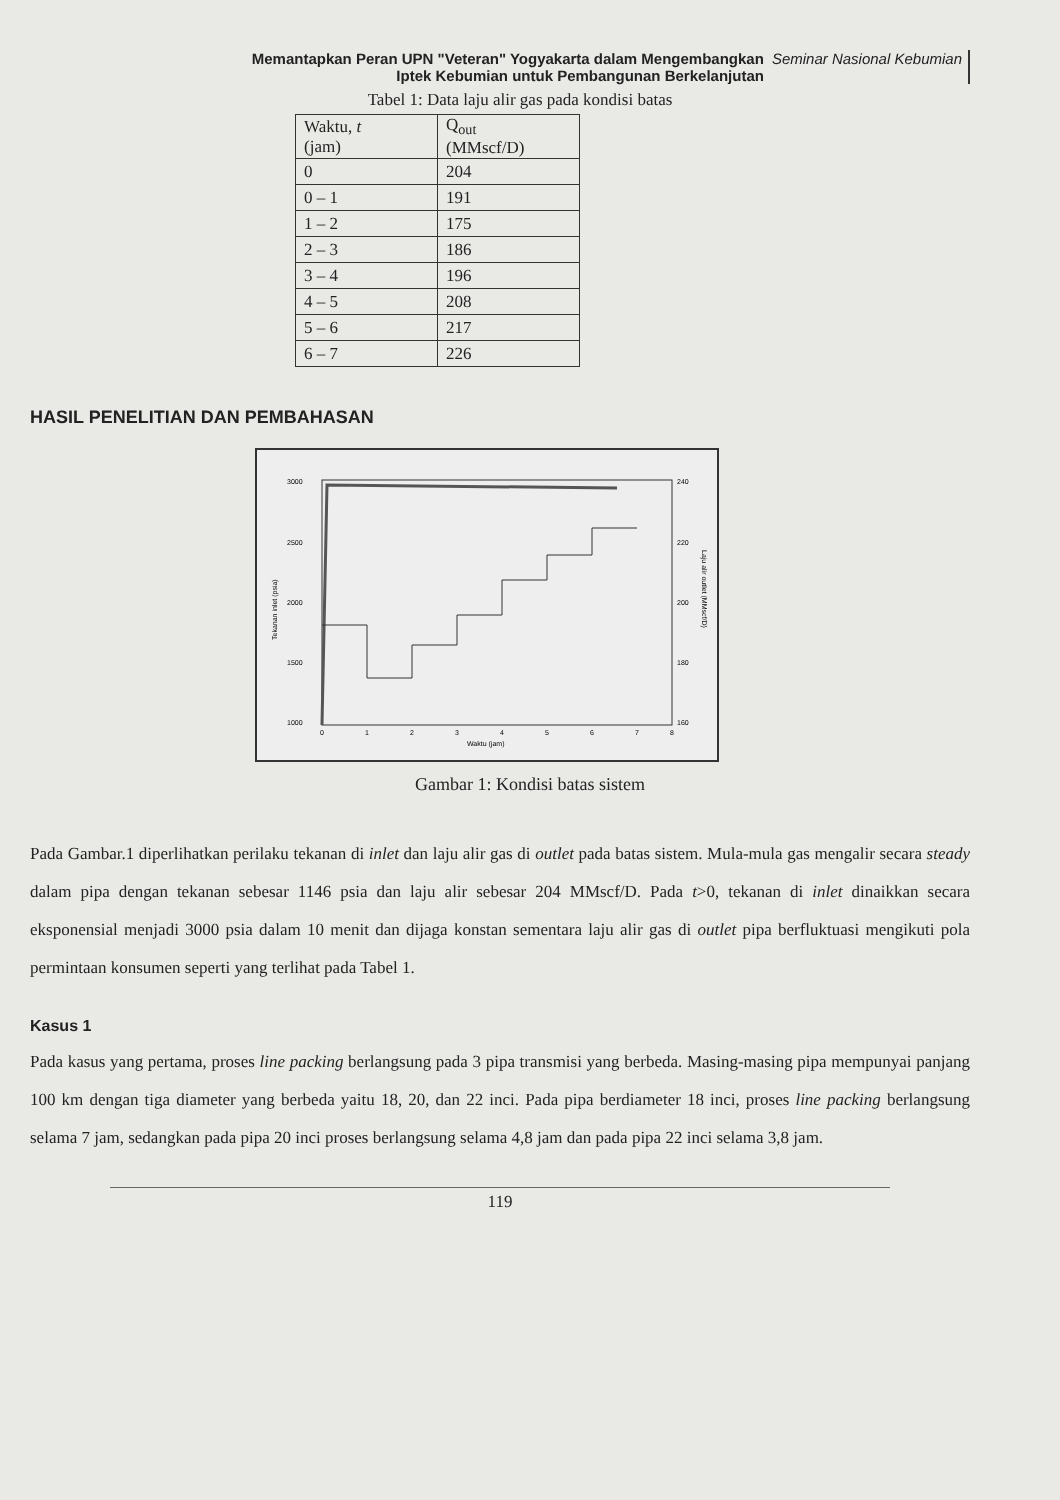Memantapkan Peran UPN "Veteran" Yogyakarta dalam Mengembangkan
Iptek Kebumian untuk Pembangunan Berkelanjutan
Seminar Nasional Kebumian
Tabel 1: Data laju alir gas pada kondisi batas
| Waktu, t (jam) | Q<sub>out</sub> (MMscf/D) |
| --- | --- |
| 0 | 204 |
| 0 – 1 | 191 |
| 1 – 2 | 175 |
| 2 – 3 | 186 |
| 3 – 4 | 196 |
| 4 – 5 | 208 |
| 5 – 6 | 217 |
| 6 – 7 | 226 |
HASIL PENELITIAN DAN PEMBAHASAN
3000
2500
2000
1500
1000
240
220
200
180
160
0
1
2
3
4
5
6
7
8
Waktu (jam)
Tekanan inlet (psia)
Laju alir outlet (MMscf/D)
Gambar 1: Kondisi batas sistem
Pada Gambar.1 diperlihatkan perilaku tekanan di inlet dan laju alir gas di outlet pada batas sistem. Mula-mula gas mengalir secara steady dalam pipa dengan tekanan sebesar 1146 psia dan laju alir sebesar 204 MMscf/D. Pada t>0, tekanan di inlet dinaikkan secara eksponensial menjadi 3000 psia dalam 10 menit dan dijaga konstan sementara laju alir gas di outlet pipa berfluktuasi mengikuti pola permintaan konsumen seperti yang terlihat pada Tabel 1.
Kasus 1
Pada kasus yang pertama, proses line packing berlangsung pada 3 pipa transmisi yang berbeda. Masing-masing pipa mempunyai panjang 100 km dengan tiga diameter yang berbeda yaitu 18, 20, dan 22 inci. Pada pipa berdiameter 18 inci, proses line packing berlangsung selama 7 jam, sedangkan pada pipa 20 inci proses berlangsung selama 4,8 jam dan pada pipa 22 inci selama 3,8 jam.
119